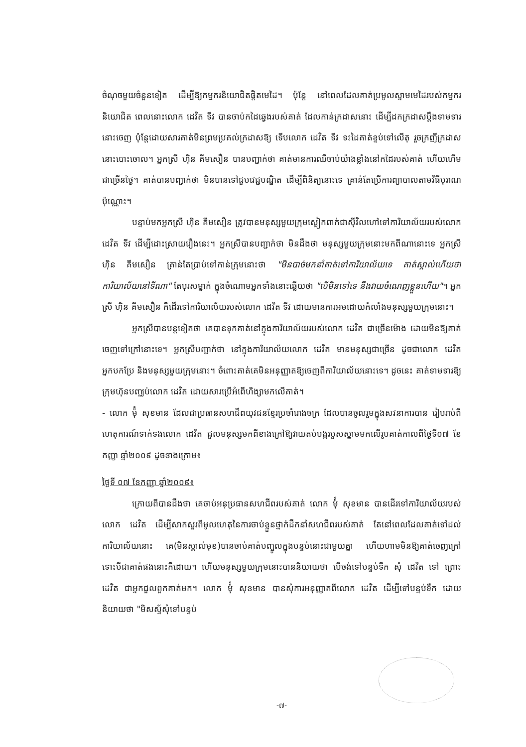ចំណុចមួយចំនួនទៀត ដើម្បីឱ្យកម្មករនិយោជិតផ្តិតមេដៃ។ ប៉ុន្តែ នៅពេលដែលគាត់ប្រមូលស្នាមមេដៃរបស់កម្មករនិយោជិត ពេលនោះលោក ដេវិត ទីវ បានចាប់កដៃឆ្វេងរបស់គាត់ ដែលកាន់ក្រដាសនោះ ដើម្បីដកក្រដាសប្តឹងទាមទារនោះចេញ ប៉ុន្តែដោយសារគាត់មិនព្រមប្រគល់ក្រដាសឱ្យ ទើបលោក ដេវិត ទីវ ទះដៃគាត់ខ្ទប់ទៅលើតុ រួចក្រញីក្រដាសនោះបោះចោល។ អ្នកស្រី ហ៊ិន គីមសឿន បានបញ្ជាក់ថា គាត់មានការឈឺចាប់យ៉ាងខ្លាំងនៅកដៃរបស់គាត់ ហើយហើមជាច្រើនថ្ងៃ។ គាត់បានបញ្ជាក់ថា មិនបានទៅជួបវេជ្ជបណ្ឌិត ដើម្បីពិនិត្យនោះទេ គ្រាន់តែប្រើការព្យាបាលតាមវិធីបុរាណប៉ុណ្ណោះ។
បន្ទាប់មកអ្នកស្រី ហ៊ិន គីមសឿន ត្រូវបានមនុស្សមួយក្រុមស្លៀកពាក់ជាស៊ីវិលហៅទៅការិយាល័យរបស់លោក ដេវិត ទីវ ដើម្បីដោះស្រាយរឿងនេះ។ អ្នកស្រីបានបញ្ជាក់ថា មិនដឹងថា មនុស្សមួយក្រុមនោះមកពីណានោះទេ អ្នកស្រី ហ៊ិន គីមសឿន គ្រាន់តែប្រាប់ទៅកាន់ក្រុមនោះថា "មិនបាច់មកនាំគាត់ទៅការិយាល័យទេ គាត់ស្គាល់ហើយថា ការិយាល័យនៅទីណា" តែបុរសម្នាក់ ក្នុងចំណោមអ្នកទាំងនោះឆ្លើយថា "បើមិនទៅទេ នឹងវាយចំណេញខ្លួនហើយ"។ អ្នកស្រី ហ៊ិន គីមសឿន ក៏ដើរទៅការិយាល័យរបស់លោក ដេវិត ទីវ ដោយមានការអមដោយកំលាំងមនុស្សមួយក្រុមនោះ។
អ្នកស្រីបានបន្តទៀតថា គេបានទុកគាត់នៅក្នុងការិយាល័យរបស់លោក ដេវិត ជាច្រើនម៉ោង ដោយមិនឱ្យគាត់ចេញទៅក្រៅនោះទេ។ អ្នកស្រីបញ្ជាក់ថា នៅក្នុងការិយាល័យលោក ដេវិត មានមនុស្សជាច្រើន ដូចជាលោក ដេវិត អ្នកបកប្រែ និងមនុស្សមួយក្រុមនោះ។ ចំពោះគាត់គេមិនអនុញ្ញាតឱ្យចេញពីការិយាល័យនោះទេ។ ដូចនេះ គាត់ទាមទារឱ្យក្រុមហ៊ុនបញ្ឈប់លោក ដេវិត ដោយសារប្រើអំពើហិង្សាមកលើគាត់។
- លោក ម៉ុំ សុខមាន ដែលជាប្រធានសហជីពយុវជនខ្មែរប្រចាំរោងចក្រ ដែលបានចូលរួមក្នុងសវនាការបាន រៀបរាប់ពីហេតុការណ៍ទាក់ទងលោក ដេវិត ជួលមនុស្សមកពីខាងក្រៅឱ្យវាយតប់បង្ករបួសស្នាមមកលើរូបគាត់កាលពីថ្ងៃទី០៧ ខែកញ្ញា ឆ្នាំ២០០៩ ដូចខាងក្រោម៖
ថ្ងៃទី ០៧ ខែកញ្ញា ឆ្នាំ២០០៩៖
ក្រោយពីបានដឹងថា គេចាប់អនុប្រធានសហជីពរបស់គាត់ លោក ម៉ុំ សុខមាន បានដើរទៅការិយាល័យរបស់លោក ដេវិត ដើម្បីសាកសួរពីមូលហេតុនៃការចាប់ខ្លួនថ្នាក់ដឹកនាំសហជីពរបស់គាត់ តែនៅពេលដែលគាត់ទៅដល់ការិយាល័យនោះ គេ(មិនស្គាល់មុខ)បានចាប់គាត់បញ្ចូលក្នុងបន្ទប់នោះជាមួយគ្នា ហើយហាមមិនឱ្យគាត់ចេញក្រៅ ទោះបីជាគាត់ផងនោះក៏ដោយ។ ហើយមនុស្សមួយក្រុមនោះបាននិយាយថា បើចង់ទៅបន្ទប់ទឹក សុំ ដេវិត ទៅ ព្រោះ ដេវិត ជាអ្នកជួលពួកគាត់មក។ លោក ម៉ុំ សុខមាន បានសុំការអនុញ្ញាតពីលោក ដេវិត ដើម្បីទៅបន្ទប់ទឹក ដោយនិយាយថា "មិសស្ទ័សុំទៅបន្ទប់
-៧-